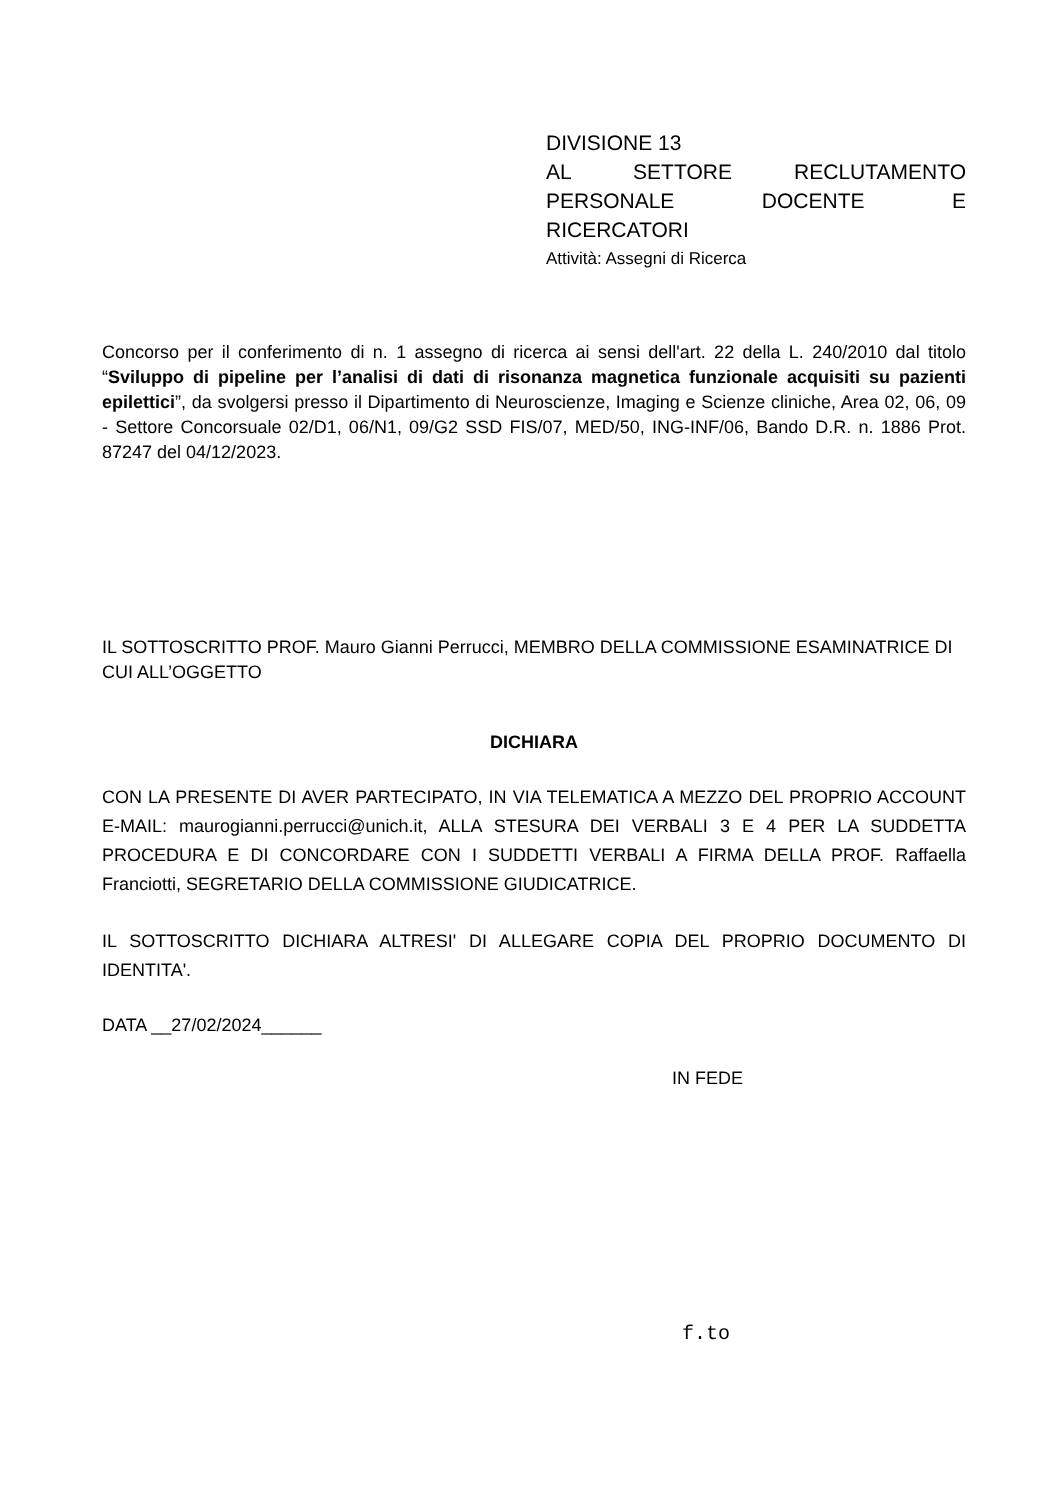DIVISIONE 13
AL SETTORE RECLUTAMENTO PERSONALE DOCENTE E
RICERCATORI
Attività: Assegni di Ricerca
Concorso per il conferimento di n. 1 assegno di ricerca ai sensi dell'art. 22 della L. 240/2010 dal titolo “Sviluppo di pipeline per l’analisi di dati di risonanza magnetica funzionale acquisiti su pazienti epilettici”, da svolgersi presso il Dipartimento di Neuroscienze, Imaging e Scienze cliniche, Area 02, 06, 09 - Settore Concorsuale 02/D1, 06/N1, 09/G2 SSD FIS/07, MED/50, ING-INF/06, Bando D.R. n. 1886 Prot. 87247 del 04/12/2023.
IL SOTTOSCRITTO PROF. Mauro Gianni Perrucci, MEMBRO DELLA COMMISSIONE ESAMINATRICE DI CUI ALL’OGGETTO
DICHIARA
CON LA PRESENTE DI AVER PARTECIPATO, IN VIA TELEMATICA A MEZZO DEL PROPRIO ACCOUNT E-MAIL: maurogianni.perrucci@unich.it, ALLA STESURA DEI VERBALI 3 E 4 PER LA SUDDETTA PROCEDURA E DI CONCORDARE CON I SUDDETTI VERBALI A FIRMA DELLA PROF. Raffaella Franciotti, SEGRETARIO DELLA COMMISSIONE GIUDICATRICE.
IL SOTTOSCRITTO DICHIARA ALTRESI' DI ALLEGARE COPIA DEL PROPRIO DOCUMENTO DI IDENTITA'.
DATA __27/02/2024______
IN FEDE
f.to